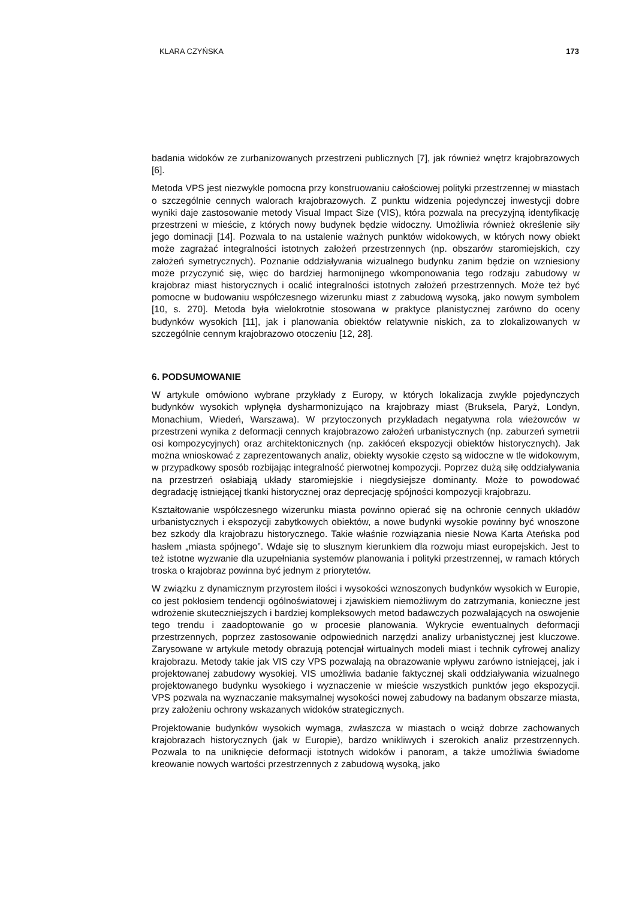KLARA CZYŃSKA 173
badania widoków ze zurbanizowanych przestrzeni publicznych [7], jak również wnętrz krajobrazowych [6].
Metoda VPS jest niezwykle pomocna przy konstruowaniu całościowej polityki przestrzennej w miastach o szczególnie cennych walorach krajobrazowych. Z punktu widzenia pojedynczej inwestycji dobre wyniki daje zastosowanie metody Visual Impact Size (VIS), która pozwala na precyzyjną identyfikację przestrzeni w mieście, z których nowy budynek będzie widoczny. Umożliwia również określenie siły jego dominacji [14]. Pozwala to na ustalenie ważnych punktów widokowych, w których nowy obiekt może zagrażać integralności istotnych założeń przestrzennych (np. obszarów staromiejskich, czy założeń symetrycznych). Poznanie oddziaływania wizualnego budynku zanim będzie on wzniesiony może przyczynić się, więc do bardziej harmonijnego wkomponowania tego rodzaju zabudowy w krajobraz miast historycznych i ocalić integralności istotnych założeń przestrzennych. Może też być pomocne w budowaniu współczesnego wizerunku miast z zabudową wysoką, jako nowym symbolem [10, s. 270]. Metoda była wielokrotnie stosowana w praktyce planistycznej zarówno do oceny budynków wysokich [11], jak i planowania obiektów relatywnie niskich, za to zlokalizowanych w szczególnie cennym krajobrazowo otoczeniu [12, 28].
6. PODSUMOWANIE
W artykule omówiono wybrane przykłady z Europy, w których lokalizacja zwykle pojedynczych budynków wysokich wpłynęła dysharmonizująco na krajobrazy miast (Bruksela, Paryż, Londyn, Monachium, Wiedeń, Warszawa). W przytoczonych przykładach negatywna rola wieżowców w przestrzeni wynika z deformacji cennych krajobrazowo założeń urbanistycznych (np. zaburzeń symetrii osi kompozycyjnych) oraz architektonicznych (np. zakłóceń ekspozycji obiektów historycznych). Jak można wnioskować z zaprezentowanych analiz, obiekty wysokie często są widoczne w tle widokowym, w przypadkowy sposób rozbijając integralność pierwotnej kompozycji. Poprzez dużą siłę oddziaływania na przestrzeń osłabiają układy staromiejskie i niegdysiejsze dominanty. Może to powodować degradację istniejącej tkanki historycznej oraz deprecjację spójności kompozycji krajobrazu.
Kształtowanie współczesnego wizerunku miasta powinno opierać się na ochronie cennych układów urbanistycznych i ekspozycji zabytkowych obiektów, a nowe budynki wysokie powinny być wnoszone bez szkody dla krajobrazu historycznego. Takie właśnie rozwiązania niesie Nowa Karta Ateńska pod hasłem „miasta spójnego”. Wdaje się to słusznym kierunkiem dla rozwoju miast europejskich. Jest to też istotne wyzwanie dla uzupełniania systemów planowania i polityki przestrzennej, w ramach których troska o krajobraz powinna być jednym z priorytetów.
W związku z dynamicznym przyrostem ilości i wysokości wznoszonych budynków wysokich w Europie, co jest pokłosiem tendencji ogólnoświatowej i zjawiskiem niemożliwym do zatrzymania, konieczne jest wdrożenie skuteczniejszych i bardziej kompleksowych metod badawczych pozwalających na oswojenie tego trendu i zaadoptowanie go w procesie planowania. Wykrycie ewentualnych deformacji przestrzennych, poprzez zastosowanie odpowiednich narzędzi analizy urbanistycznej jest kluczowe. Zarysowane w artykule metody obrazują potencjał wirtualnych modeli miast i technik cyfrowej analizy krajobrazu. Metody takie jak VIS czy VPS pozwalają na obrazowanie wpływu zarówno istniejącej, jak i projektowanej zabudowy wysokiej. VIS umożliwia badanie faktycznej skali oddziaływania wizualnego projektowanego budynku wysokiego i wyznaczenie w mieście wszystkich punktów jego ekspozycji. VPS pozwala na wyznaczanie maksymalnej wysokości nowej zabudowy na badanym obszarze miasta, przy założeniu ochrony wskazanych widoków strategicznych.
Projektowanie budynków wysokich wymaga, zwłaszcza w miastach o wciąż dobrze zachowanych krajobrazach historycznych (jak w Europie), bardzo wnikliwych i szerokich analiz przestrzennych. Pozwala to na uniknięcie deformacji istotnych widoków i panoram, a także umożliwia świadome kreowanie nowych wartości przestrzennych z zabudową wysoką, jako